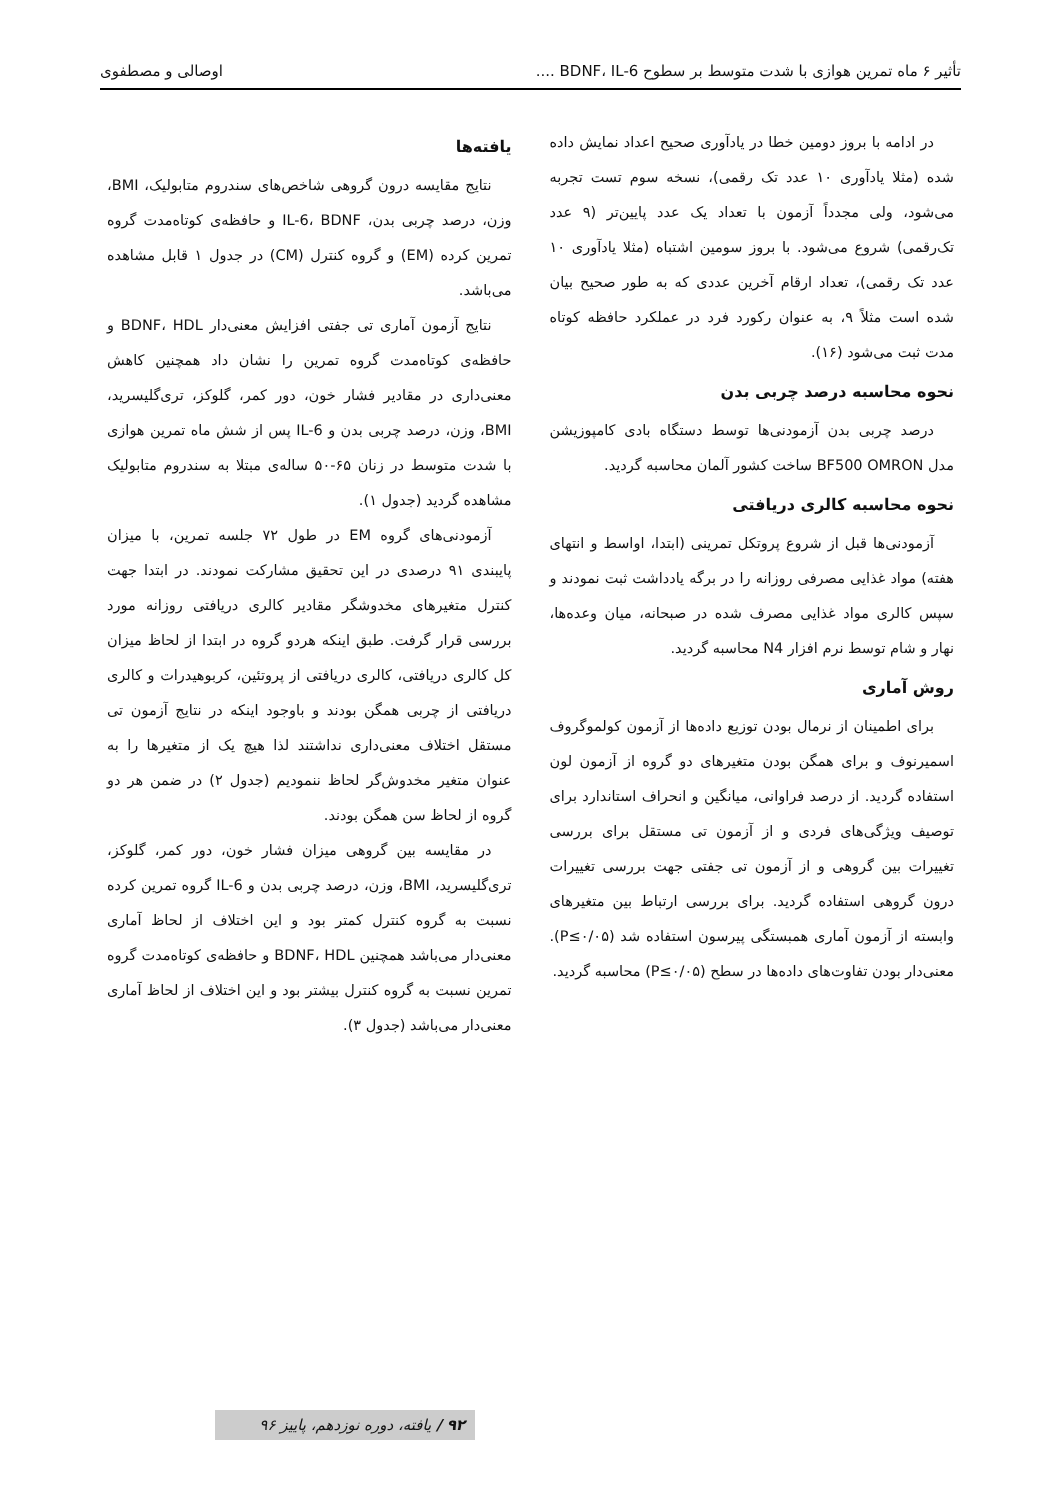تأثیر ۶ ماه تمرین هوازی با شدت متوسط بر سطوح BDNF، IL-6 .... اوصالی و مصطفوی
در ادامه با بروز دومین خطا در یادآوری صحیح اعداد نمایش داده شده (مثلا یادآوری ۱۰ عدد تک رقمی)، نسخه سوم تست تجربه می‌شود، ولی مجدداً آزمون با تعداد یک عدد پایین‌تر (۹ عدد تک‌رقمی) شروع می‌شود. با بروز سومین اشتباه (مثلا یادآوری ۱۰ عدد تک رقمی)، تعداد ارقام آخرین عددی که به طور صحیح بیان شده است مثلاً ۹، به عنوان رکورد فرد در عملکرد حافظه کوتاه مدت ثبت می‌شود (۱۶).
نحوه محاسبه درصد چربی بدن
درصد چربی بدن آزمودنی‌ها توسط دستگاه بادی کامپوزیشن مدل BF500 OMRON ساخت کشور آلمان محاسبه گردید.
نحوه محاسبه کالری دریافتی
آزمودنی‌ها قبل از شروع پروتکل تمرینی (ابتدا، اواسط و انتهای هفته) مواد غذایی مصرفی روزانه را در برگه یادداشت ثبت نمودند و سپس کالری مواد غذایی مصرف شده در صبحانه، میان وعده‌ها، نهار و شام توسط نرم افزار N4 محاسبه گردید.
روش آماری
برای اطمینان از نرمال بودن توزیع داده‌ها از آزمون کولموگروف اسمیرنوف و برای همگن بودن متغیرهای دو گروه از آزمون لون استفاده گردید. از درصد فراوانی، میانگین و انحراف استاندارد برای توصیف ویژگی‌های فردی و از آزمون تی مستقل برای بررسی تغییرات بین گروهی و از آزمون تی جفتی جهت بررسی تغییرات درون گروهی استفاده گردید. برای بررسی ارتباط بین متغیرهای وابسته از آزمون آماری همبستگی پیرسون استفاده شد (P≤۰/۰۵). معنی‌دار بودن تفاوت‌های داده‌ها در سطح (P≤۰/۰۵) محاسبه گردید.
یافته‌ها
نتایج مقایسه درون گروهی شاخص‌های سندروم متابولیک، BMI، وزن، درصد چربی بدن، IL-6، BDNF و حافظه‌ی کوتاه‌مدت گروه تمرین کرده (EM) و گروه کنترل (CM) در جدول ۱ قابل مشاهده می‌باشد.
نتایج آزمون آماری تی جفتی افزایش معنی‌دار BDNF، HDL و حافظه‌ی کوتاه‌مدت گروه تمرین را نشان داد همچنین کاهش معنی‌داری در مقادیر فشار خون، دور کمر، گلوکز، تری‌گلیسرید، BMI، وزن، درصد چربی بدن و IL-6 پس از شش ماه تمرین هوازی با شدت متوسط در زنان ۶۵-۵۰ ساله‌ی مبتلا به سندروم متابولیک مشاهده گردید (جدول ۱).
آزمودنی‌های گروه EM در طول ۷۲ جلسه تمرین، با میزان پایبندی ۹۱ درصدی در این تحقیق مشارکت نمودند. در ابتدا جهت کنترل متغیرهای مخدوشگر مقادیر کالری دریافتی روزانه مورد بررسی قرار گرفت. طبق اینکه هردو گروه در ابتدا از لحاظ میزان کل کالری دریافتی، کالری دریافتی از پروتئین، کربوهیدرات و کالری دریافتی از چربی همگن بودند و باوجود اینکه در نتایج آزمون تی مستقل اختلاف معنی‌داری نداشتند لذا هیچ یک از متغیرها را به عنوان متغیر مخدوش‌گر لحاظ ننمودیم (جدول ۲) در ضمن هر دو گروه از لحاظ سن همگن بودند.
در مقایسه بین گروهی میزان فشار خون، دور کمر، گلوکز، تری‌گلیسرید، BMI، وزن، درصد چربی بدن و IL-6 گروه تمرین کرده نسبت به گروه کنترل کمتر بود و این اختلاف از لحاظ آماری معنی‌دار می‌باشد همچنین BDNF، HDL و حافظه‌ی کوتاه‌مدت گروه تمرین نسبت به گروه کنترل بیشتر بود و این اختلاف از لحاظ آماری معنی‌دار می‌باشد (جدول ۳).
۹۲ / یافته، دوره نوزدهم، پاییز ۹۶